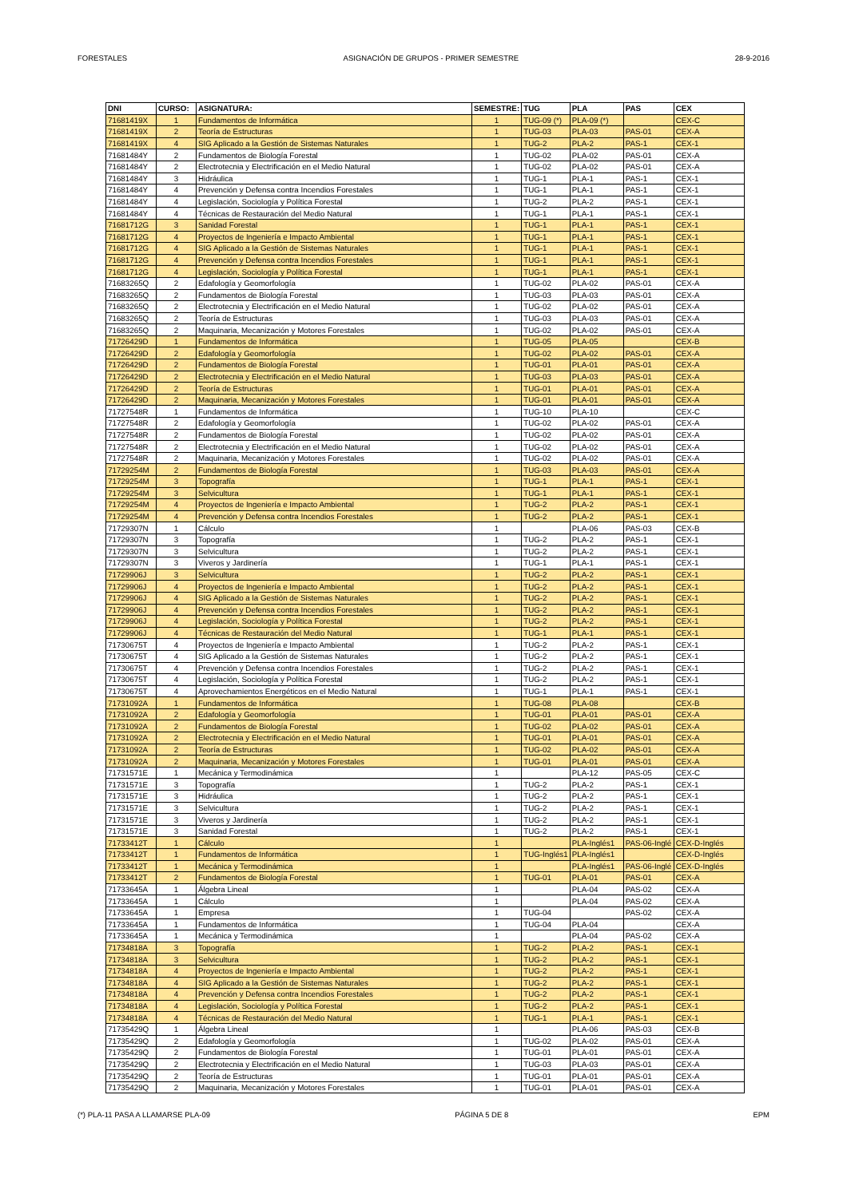FORESTALES ASIGNACIÓN DE GRUPOS - PRIMER SEMESTRE 28-9-2016
| DNI | CURSO: | ASIGNATURA: | SEMESTRE: | TUG | PLA | PAS | CEX |
| --- | --- | --- | --- | --- | --- | --- | --- |
| 71681419X | 1 | Fundamentos de Informática | 1 | TUG-09 (*) | PLA-09 (*) | | CEX-C |
| 71681419X | 2 | Teoría de Estructuras | 1 | TUG-03 | PLA-03 | PAS-01 | CEX-A |
| 71681419X | 4 | SIG Aplicado a la Gestión de Sistemas Naturales | 1 | TUG-2 | PLA-2 | PAS-1 | CEX-1 |
| 71681484Y | 2 | Fundamentos de Biología Forestal | 1 | TUG-02 | PLA-02 | PAS-01 | CEX-A |
| 71681484Y | 2 | Electrotecnia y Electrificación en el Medio Natural | 1 | TUG-02 | PLA-02 | PAS-01 | CEX-A |
| 71681484Y | 3 | Hidráulica | 1 | TUG-1 | PLA-1 | PAS-1 | CEX-1 |
| 71681484Y | 4 | Prevención y Defensa contra Incendios Forestales | 1 | TUG-1 | PLA-1 | PAS-1 | CEX-1 |
| 71681484Y | 4 | Legislación, Sociología y Política Forestal | 1 | TUG-2 | PLA-2 | PAS-1 | CEX-1 |
| 71681484Y | 4 | Técnicas de Restauración del Medio Natural | 1 | TUG-1 | PLA-1 | PAS-1 | CEX-1 |
| 71681712G | 3 | Sanidad Forestal | 1 | TUG-1 | PLA-1 | PAS-1 | CEX-1 |
| 71681712G | 4 | Proyectos de Ingeniería e Impacto Ambiental | 1 | TUG-1 | PLA-1 | PAS-1 | CEX-1 |
| 71681712G | 4 | SIG Aplicado a la Gestión de Sistemas Naturales | 1 | TUG-1 | PLA-1 | PAS-1 | CEX-1 |
| 71681712G | 4 | Prevención y Defensa contra Incendios Forestales | 1 | TUG-1 | PLA-1 | PAS-1 | CEX-1 |
| 71681712G | 4 | Legislación, Sociología y Política Forestal | 1 | TUG-1 | PLA-1 | PAS-1 | CEX-1 |
| 71683265Q | 2 | Edafología y Geomorfología | 1 | TUG-02 | PLA-02 | PAS-01 | CEX-A |
| 71683265Q | 2 | Fundamentos de Biología Forestal | 1 | TUG-03 | PLA-03 | PAS-01 | CEX-A |
| 71683265Q | 2 | Electrotecnia y Electrificación en el Medio Natural | 1 | TUG-02 | PLA-02 | PAS-01 | CEX-A |
| 71683265Q | 2 | Teoría de Estructuras | 1 | TUG-03 | PLA-03 | PAS-01 | CEX-A |
| 71683265Q | 2 | Maquinaria, Mecanización y Motores Forestales | 1 | TUG-02 | PLA-02 | PAS-01 | CEX-A |
| 71726429D | 1 | Fundamentos de Informática | 1 | TUG-05 | PLA-05 | | CEX-B |
| 71726429D | 2 | Edafología y Geomorfología | 1 | TUG-02 | PLA-02 | PAS-01 | CEX-A |
| 71726429D | 2 | Fundamentos de Biología Forestal | 1 | TUG-01 | PLA-01 | PAS-01 | CEX-A |
| 71726429D | 2 | Electrotecnia y Electrificación en el Medio Natural | 1 | TUG-03 | PLA-03 | PAS-01 | CEX-A |
| 71726429D | 2 | Teoría de Estructuras | 1 | TUG-01 | PLA-01 | PAS-01 | CEX-A |
| 71726429D | 2 | Maquinaria, Mecanización y Motores Forestales | 1 | TUG-01 | PLA-01 | PAS-01 | CEX-A |
| 71727548R | 1 | Fundamentos de Informática | 1 | TUG-10 | PLA-10 | | CEX-C |
| 71727548R | 2 | Edafología y Geomorfología | 1 | TUG-02 | PLA-02 | PAS-01 | CEX-A |
| 71727548R | 2 | Fundamentos de Biología Forestal | 1 | TUG-02 | PLA-02 | PAS-01 | CEX-A |
| 71727548R | 2 | Electrotecnia y Electrificación en el Medio Natural | 1 | TUG-02 | PLA-02 | PAS-01 | CEX-A |
| 71727548R | 2 | Maquinaria, Mecanización y Motores Forestales | 1 | TUG-02 | PLA-02 | PAS-01 | CEX-A |
| 71729254M | 2 | Fundamentos de Biología Forestal | 1 | TUG-03 | PLA-03 | PAS-01 | CEX-A |
| 71729254M | 3 | Topografía | 1 | TUG-1 | PLA-1 | PAS-1 | CEX-1 |
| 71729254M | 3 | Selvicultura | 1 | TUG-1 | PLA-1 | PAS-1 | CEX-1 |
| 71729254M | 4 | Proyectos de Ingeniería e Impacto Ambiental | 1 | TUG-2 | PLA-2 | PAS-1 | CEX-1 |
| 71729254M | 4 | Prevención y Defensa contra Incendios Forestales | 1 | TUG-2 | PLA-2 | PAS-1 | CEX-1 |
| 71729307N | 1 | Cálculo | 1 | | PLA-06 | PAS-03 | CEX-B |
| 71729307N | 3 | Topografía | 1 | TUG-2 | PLA-2 | PAS-1 | CEX-1 |
| 71729307N | 3 | Selvicultura | 1 | TUG-2 | PLA-2 | PAS-1 | CEX-1 |
| 71729307N | 3 | Viveros y Jardinería | 1 | TUG-1 | PLA-1 | PAS-1 | CEX-1 |
| 71729906J | 3 | Selvicultura | 1 | TUG-2 | PLA-2 | PAS-1 | CEX-1 |
| 71729906J | 4 | Proyectos de Ingeniería e Impacto Ambiental | 1 | TUG-2 | PLA-2 | PAS-1 | CEX-1 |
| 71729906J | 4 | SIG Aplicado a la Gestión de Sistemas Naturales | 1 | TUG-2 | PLA-2 | PAS-1 | CEX-1 |
| 71729906J | 4 | Prevención y Defensa contra Incendios Forestales | 1 | TUG-2 | PLA-2 | PAS-1 | CEX-1 |
| 71729906J | 4 | Legislación, Sociología y Política Forestal | 1 | TUG-2 | PLA-2 | PAS-1 | CEX-1 |
| 71729906J | 4 | Técnicas de Restauración del Medio Natural | 1 | TUG-1 | PLA-1 | PAS-1 | CEX-1 |
| 71730675T | 4 | Proyectos de Ingeniería e Impacto Ambiental | 1 | TUG-2 | PLA-2 | PAS-1 | CEX-1 |
| 71730675T | 4 | SIG Aplicado a la Gestión de Sistemas Naturales | 1 | TUG-2 | PLA-2 | PAS-1 | CEX-1 |
| 71730675T | 4 | Prevención y Defensa contra Incendios Forestales | 1 | TUG-2 | PLA-2 | PAS-1 | CEX-1 |
| 71730675T | 4 | Legislación, Sociología y Política Forestal | 1 | TUG-2 | PLA-2 | PAS-1 | CEX-1 |
| 71730675T | 4 | Aprovechamientos Energéticos en el Medio Natural | 1 | TUG-1 | PLA-1 | PAS-1 | CEX-1 |
| 71731092A | 1 | Fundamentos de Informática | 1 | TUG-08 | PLA-08 | | CEX-B |
| 71731092A | 2 | Edafología y Geomorfología | 1 | TUG-01 | PLA-01 | PAS-01 | CEX-A |
| 71731092A | 2 | Fundamentos de Biología Forestal | 1 | TUG-02 | PLA-02 | PAS-01 | CEX-A |
| 71731092A | 2 | Electrotecnia y Electrificación en el Medio Natural | 1 | TUG-01 | PLA-01 | PAS-01 | CEX-A |
| 71731092A | 2 | Teoría de Estructuras | 1 | TUG-02 | PLA-02 | PAS-01 | CEX-A |
| 71731092A | 2 | Maquinaria, Mecanización y Motores Forestales | 1 | TUG-01 | PLA-01 | PAS-01 | CEX-A |
| 71731571E | 1 | Mecánica y Termodinámica | 1 | | PLA-12 | PAS-05 | CEX-C |
| 71731571E | 3 | Topografía | 1 | TUG-2 | PLA-2 | PAS-1 | CEX-1 |
| 71731571E | 3 | Hidráulica | 1 | TUG-2 | PLA-2 | PAS-1 | CEX-1 |
| 71731571E | 3 | Selvicultura | 1 | TUG-2 | PLA-2 | PAS-1 | CEX-1 |
| 71731571E | 3 | Viveros y Jardinería | 1 | TUG-2 | PLA-2 | PAS-1 | CEX-1 |
| 71731571E | 3 | Sanidad Forestal | 1 | TUG-2 | PLA-2 | PAS-1 | CEX-1 |
| 71733412T | 1 | Cálculo | 1 | | PLA-Inglés1 | PAS-06-Inglé | CEX-D-Inglés |
| 71733412T | 1 | Fundamentos de Informática | 1 | TUG-Inglés1 | PLA-Inglés1 | | CEX-D-Inglés |
| 71733412T | 1 | Mecánica y Termodinámica | 1 | | PLA-Inglés1 | PAS-06-Inglé | CEX-D-Inglés |
| 71733412T | 2 | Fundamentos de Biología Forestal | 1 | TUG-01 | PLA-01 | PAS-01 | CEX-A |
| 71733645A | 1 | Álgebra Lineal | 1 | | PLA-04 | PAS-02 | CEX-A |
| 71733645A | 1 | Cálculo | 1 | | PLA-04 | PAS-02 | CEX-A |
| 71733645A | 1 | Empresa | 1 | TUG-04 | | PAS-02 | CEX-A |
| 71733645A | 1 | Fundamentos de Informática | 1 | TUG-04 | PLA-04 | | CEX-A |
| 71733645A | 1 | Mecánica y Termodinámica | 1 | | PLA-04 | PAS-02 | CEX-A |
| 71734818A | 3 | Topografía | 1 | TUG-2 | PLA-2 | PAS-1 | CEX-1 |
| 71734818A | 3 | Selvicultura | 1 | TUG-2 | PLA-2 | PAS-1 | CEX-1 |
| 71734818A | 4 | Proyectos de Ingeniería e Impacto Ambiental | 1 | TUG-2 | PLA-2 | PAS-1 | CEX-1 |
| 71734818A | 4 | SIG Aplicado a la Gestión de Sistemas Naturales | 1 | TUG-2 | PLA-2 | PAS-1 | CEX-1 |
| 71734818A | 4 | Prevención y Defensa contra Incendios Forestales | 1 | TUG-2 | PLA-2 | PAS-1 | CEX-1 |
| 71734818A | 4 | Legislación, Sociología y Política Forestal | 1 | TUG-2 | PLA-2 | PAS-1 | CEX-1 |
| 71734818A | 4 | Técnicas de Restauración del Medio Natural | 1 | TUG-1 | PLA-1 | PAS-1 | CEX-1 |
| 71735429Q | 1 | Álgebra Lineal | 1 | | PLA-06 | PAS-03 | CEX-B |
| 71735429Q | 2 | Edafología y Geomorfología | 1 | TUG-02 | PLA-02 | PAS-01 | CEX-A |
| 71735429Q | 2 | Fundamentos de Biología Forestal | 1 | TUG-01 | PLA-01 | PAS-01 | CEX-A |
| 71735429Q | 2 | Electrotecnia y Electrificación en el Medio Natural | 1 | TUG-03 | PLA-03 | PAS-01 | CEX-A |
| 71735429Q | 2 | Teoría de Estructuras | 1 | TUG-01 | PLA-01 | PAS-01 | CEX-A |
| 71735429Q | 2 | Maquinaria, Mecanización y Motores Forestales | 1 | TUG-01 | PLA-01 | PAS-01 | CEX-A |
(*) PLA-11 PASA A LLAMARSE PLA-09 PÁGINA 5 DE 8 EPM